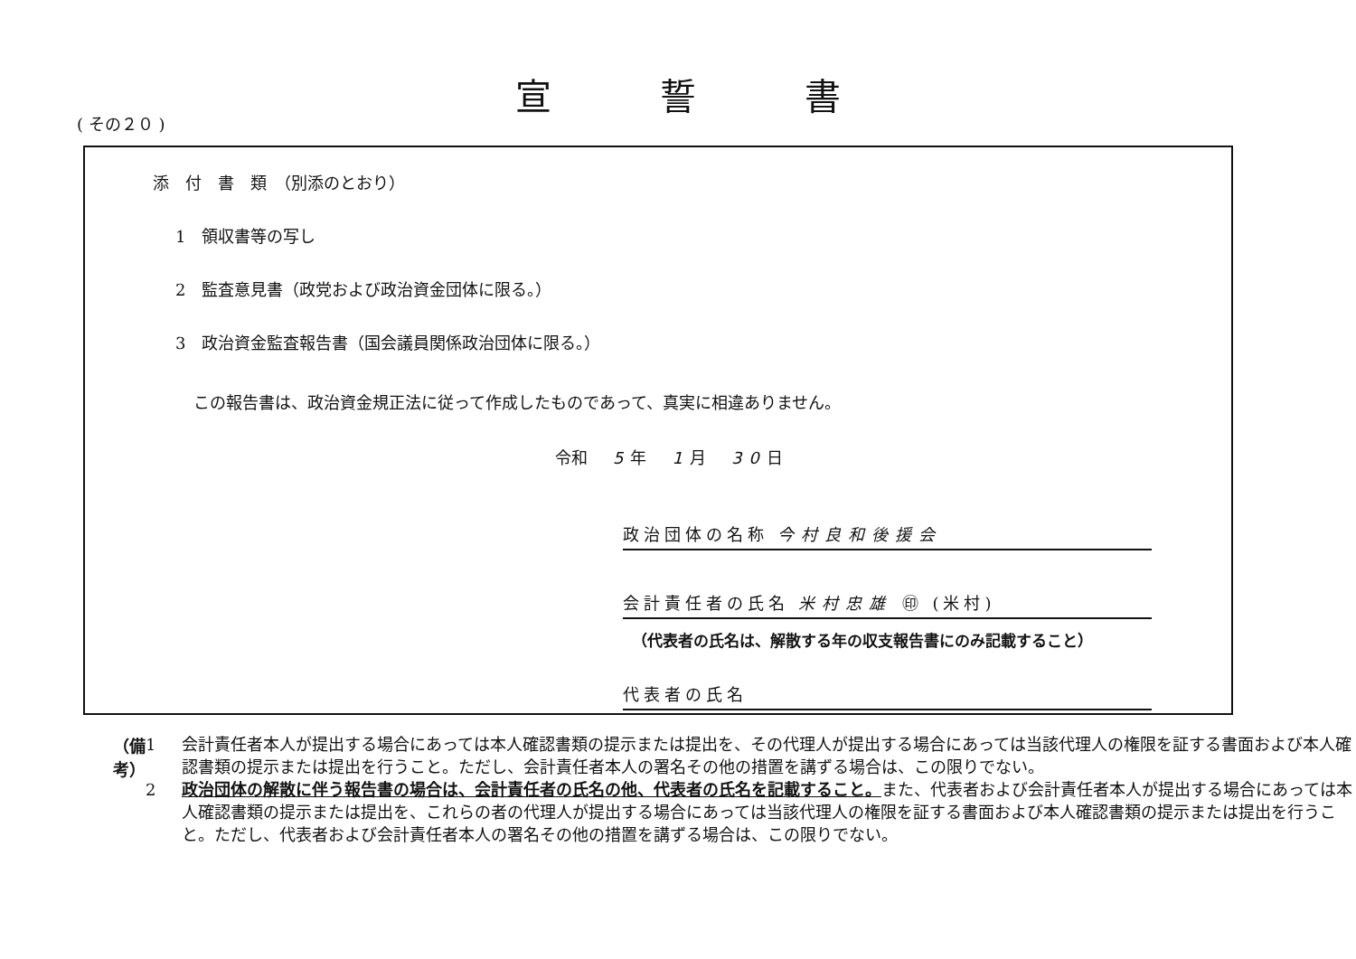宣誓書
( その２０ )
添　付　書　類　（別添のとおり）
1　領収書等の写し
2　監査意見書（政党および政治資金団体に限る。）
3　政治資金監査報告書（国会議員関係政治団体に限る。）
この報告書は、政治資金規正法に従って作成したものであって、真実に相違ありません。
令和　5年　1月　30日
政治団体の名称 今村良和後援会
会計責任者の氏名 米村忠雄 ㊞ (米村)
（代表者の氏名は、解散する年の収支報告書にのみ記載すること）
代表者の氏名
（備考）
1 会計責任者本人が提出する場合にあっては本人確認書類の提示または提出を、その代理人が提出する場合にあっては当該代理人の権限を証する書面および本人確認書類の提示または提出を行うこと。ただし、会計責任者本人の署名その他の措置を講ずる場合は、この限りでない。
2 政治団体の解散に伴う報告書の場合は、会計責任者の氏名の他、代表者の氏名を記載すること。また、代表者および会計責任者本人が提出する場合にあっては本人確認書類の提示または提出を、これらの者の代理人が提出する場合にあっては当該代理人の権限を証する書面および本人確認書類の提示または提出を行うこと。ただし、代表者および会計責任者本人の署名その他の措置を講ずる場合は、この限りでない。